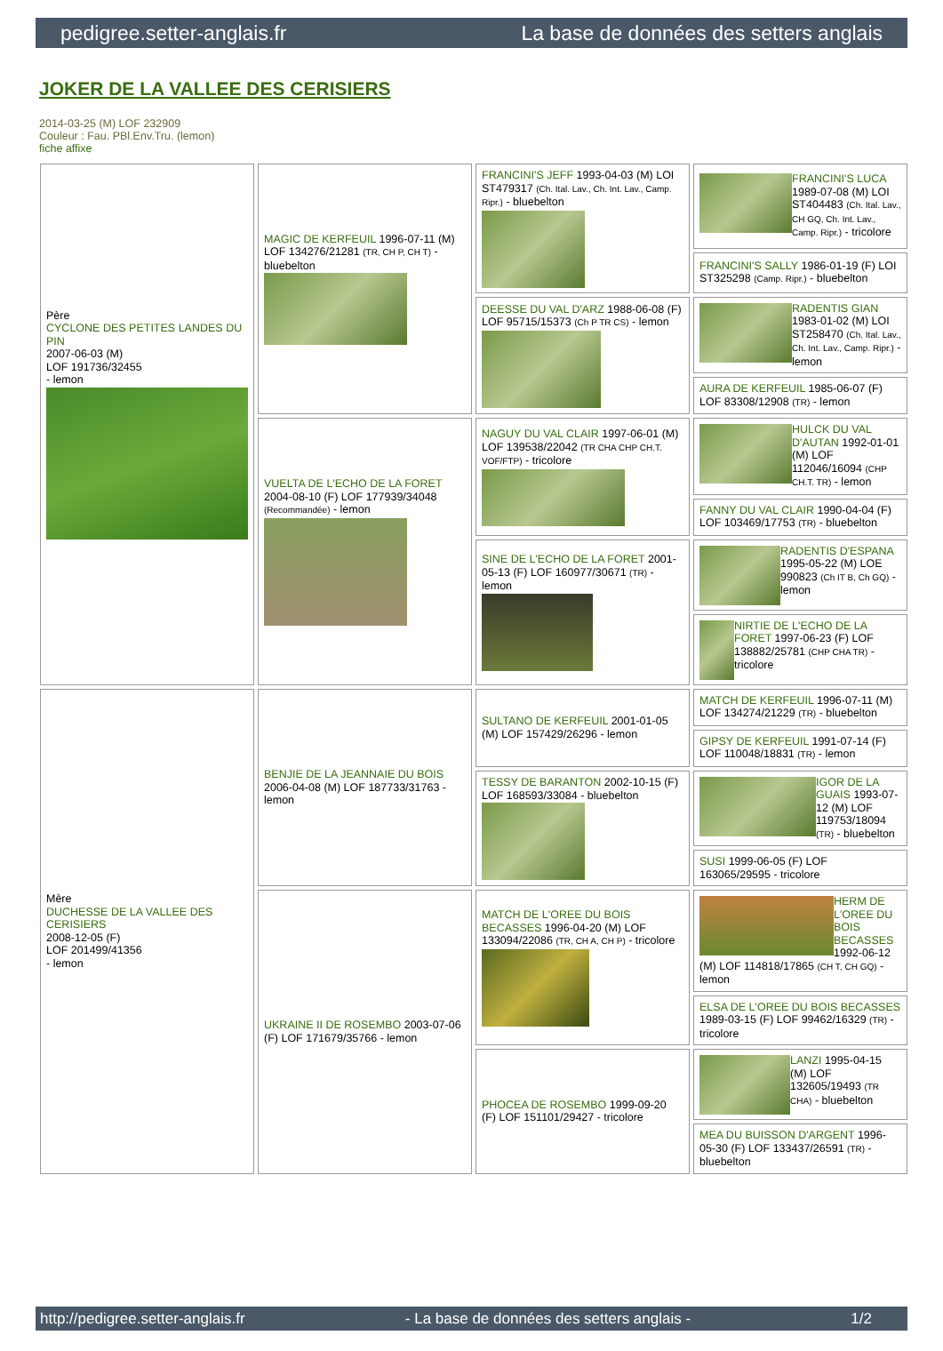pedigree.setter-anglais.fr La base de données des setters anglais
JOKER DE LA VALLEE DES CERISIERS
2014-03-25 (M) LOF 232909
Couleur : Fau. PBl.Env.Tru. (lemon)
fiche affixe
| Père CYCLONE DES PETITES LANDES DU PIN 2007-06-03 (M) LOF 191736/32455 - lemon | MAGIC DE KERFEUIL 1996-07-11 (M) LOF 134276/21281 (TR, CH P, CH T) - bluebelton | FRANCINI'S JEFF 1993-04-03 (M) LOI ST479317 (Ch. Ital. Lav., Ch. Int. Lav., Camp. Ripr.) - bluebelton | FRANCINI'S LUCA 1989-07-08 (M) LOI ST404483 (Ch. Ital. Lav., CH GQ, Ch. Int. Lav., Camp. Ripr.) - tricolore |
| | | | FRANCINI'S SALLY 1986-01-19 (F) LOI ST325298 (Camp. Ripr.) - bluebelton |
| | | DEESSE DU VAL D'ARZ 1988-06-08 (F) LOF 95715/15373 (Ch P TR CS) - lemon | RADENTIS GIAN 1983-01-02 (M) LOI ST258470 (Ch. Ital. Lav., Ch. Int. Lav., Camp. Ripr.) - lemon |
| | | | AURA DE KERFEUIL 1985-06-07 (F) LOF 83308/12908 (TR) - lemon |
| | VUELTA DE L'ECHO DE LA FORET 2004-08-10 (F) LOF 177939/34048 (Recommandée) - lemon | NAGUY DU VAL CLAIR 1997-06-01 (M) LOF 139538/22042 (TR CHA CHP CH.T. VOF/FTP) - tricolore | HULCK DU VAL D'AUTAN 1992-01-01 (M) LOF 112046/16094 (CHP CH.T. TR) - lemon |
| | | | FANNY DU VAL CLAIR 1990-04-04 (F) LOF 103469/17753 (TR) - bluebelton |
| | | SINE DE L'ECHO DE LA FORET 2001-05-13 (F) LOF 160977/30671 (TR) - lemon | RADENTIS D'ESPANA 1995-05-22 (M) LOE 990823 (Ch IT B, Ch GQ) - lemon |
| | | | NIRTIE DE L'ECHO DE LA FORET 1997-06-23 (F) LOF 138882/25781 (CHP CHA TR) - tricolore |
| Mère DUCHESSE DE LA VALLEE DES CERISIERS 2008-12-05 (F) LOF 201499/41356 - lemon | BENJIE DE LA JEANNAIE DU BOIS 2006-04-08 (M) LOF 187733/31763 - lemon | SULTANO DE KERFEUIL 2001-01-05 (M) LOF 157429/26296 - lemon | MATCH DE KERFEUIL 1996-07-11 (M) LOF 134274/21229 (TR) - bluebelton |
| | | | GIPSY DE KERFEUIL 1991-07-14 (F) LOF 110048/18831 (TR) - lemon |
| | | TESSY DE BARANTON 2002-10-15 (F) LOF 168593/33084 - bluebelton | IGOR DE LA GUAIS 1993-07-12 (M) LOF 119753/18094 (TR) - bluebelton |
| | | | SUSI 1999-06-05 (F) LOF 163065/29595 - tricolore |
| | UKRAINE II DE ROSEMBO 2003-07-06 (F) LOF 171679/35766 - lemon | MATCH DE L'OREE DU BOIS BECASSES 1996-04-20 (M) LOF 133094/22086 (TR, CH A, CH P) - tricolore | HERM DE L'OREE DU BOIS BECASSES 1992-06-12 (M) LOF 114818/17865 (CH T, CH GQ) - lemon |
| | | | ELSA DE L'OREE DU BOIS BECASSES 1989-03-15 (F) LOF 99462/16329 (TR) - tricolore |
| | | PHOCEA DE ROSEMBO 1999-09-20 (F) LOF 151101/29427 - tricolore | LANZI 1995-04-15 (M) LOF 132605/19493 (TR CHA) - bluebelton |
| | | | MEA DU BUISSON D'ARGENT 1996-05-30 (F) LOF 133437/26591 (TR) - bluebelton |
http://pedigree.setter-anglais.fr - La base de données des setters anglais - 1/2